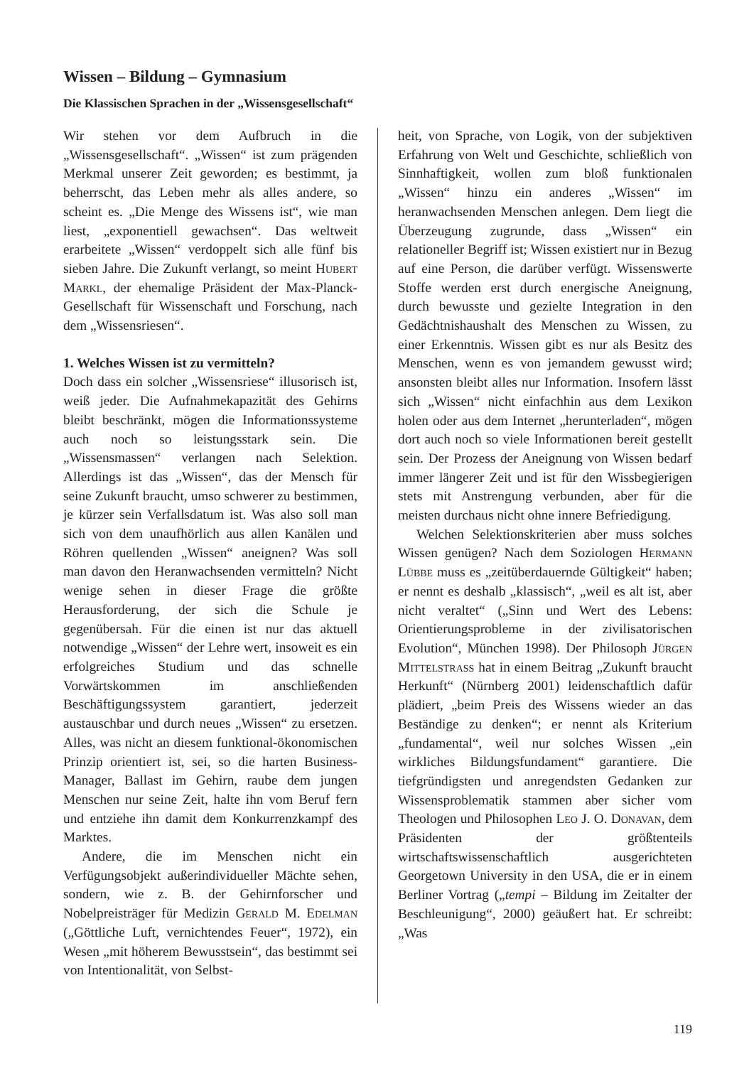Wissen – Bildung – Gymnasium
Die Klassischen Sprachen in der „Wissensgesellschaft“
Wir stehen vor dem Aufbruch in die „Wissensgesellschaft“. „Wissen“ ist zum prägenden Merkmal unserer Zeit geworden; es bestimmt, ja beherrscht, das Leben mehr als alles andere, so scheint es. „Die Menge des Wissens ist“, wie man liest, „exponentiell gewachsen“. Das weltweit erarbeitete „Wissen“ verdoppelt sich alle fünf bis sieben Jahre. Die Zukunft verlangt, so meint Hubert Markl, der ehemalige Präsident der Max-Planck-Gesellschaft für Wissenschaft und Forschung, nach dem „Wissensriesen“.
1. Welches Wissen ist zu vermitteln?
Doch dass ein solcher „Wissensriese“ illusorisch ist, weiß jeder. Die Aufnahmekapazität des Gehirns bleibt beschränkt, mögen die Informationssysteme auch noch so leistungsstark sein. Die „Wissensmassen“ verlangen nach Selektion. Allerdings ist das „Wissen“, das der Mensch für seine Zukunft braucht, umso schwerer zu bestimmen, je kürzer sein Verfallsdatum ist. Was also soll man sich von dem unaufhörlich aus allen Kanälen und Röhren quellenden „Wissen“ aneignen? Was soll man davon den Heranwachsenden vermitteln? Nicht wenige sehen in dieser Frage die größte Herausforderung, der sich die Schule je gegenübersah. Für die einen ist nur das aktuell notwendige „Wissen“ der Lehre wert, insoweit es ein erfolgreiches Studium und das schnelle Vorwärtskommen im anschließenden Beschäftigungssystem garantiert, jederzeit austauschbar und durch neues „Wissen“ zu ersetzen. Alles, was nicht an diesem funktional-ökonomischen Prinzip orientiert ist, sei, so die harten Business-Manager, Ballast im Gehirn, raube dem jungen Menschen nur seine Zeit, halte ihn vom Beruf fern und entziehe ihn damit dem Konkurrenzkampf des Marktes.
Andere, die im Menschen nicht ein Verfügungsobjekt außerindividueller Mächte sehen, sondern, wie z. B. der Gehirnforscher und Nobelpreisträger für Medizin Gerald M. Edelman („Göttliche Luft, vernichtendes Feuer“, 1972), ein Wesen „mit höherem Bewusstsein“, das bestimmt sei von Intentionalität, von Selbst-
heit, von Sprache, von Logik, von der subjektiven Erfahrung von Welt und Geschichte, schließlich von Sinnhaftigkeit, wollen zum bloß funktionalen „Wissen“ hinzu ein anderes „Wissen“ im heranwachsenden Menschen anlegen. Dem liegt die Überzeugung zugrunde, dass „Wissen“ ein relationeller Begriff ist; Wissen existiert nur in Bezug auf eine Person, die darüber verfügt. Wissenswerte Stoffe werden erst durch energische Aneignung, durch bewusste und gezielte Integration in den Gedächtnishaushalt des Menschen zu Wissen, zu einer Erkenntnis. Wissen gibt es nur als Besitz des Menschen, wenn es von jemandem gewusst wird; ansonsten bleibt alles nur Information. Insofern lässt sich „Wissen“ nicht einfachhin aus dem Lexikon holen oder aus dem Internet „herunterladen“, mögen dort auch noch so viele Informationen bereit gestellt sein. Der Prozess der Aneignung von Wissen bedarf immer längerer Zeit und ist für den Wissbegierigen stets mit Anstrengung verbunden, aber für die meisten durchaus nicht ohne innere Befriedigung.
Welchen Selektionskriterien aber muss solches Wissen genügen? Nach dem Soziologen Hermann Lübbe muss es „zeitüberdauernde Gültigkeit“ haben; er nennt es deshalb „klassisch“, „weil es alt ist, aber nicht veraltet“ („Sinn und Wert des Lebens: Orientierungsprobleme in der zivilisatorischen Evolution“, München 1998). Der Philosoph Jürgen Mittelstrass hat in einem Beitrag „Zukunft braucht Herkunft“ (Nürnberg 2001) leidenschaftlich dafür plädiert, „beim Preis des Wissens wieder an das Beständige zu denken“; er nennt als Kriterium „fundamental“, weil nur solches Wissen „ein wirkliches Bildungsfundament“ garantiere. Die tiefgründigsten und anregendsten Gedanken zur Wissensproblematik stammen aber sicher vom Theologen und Philosophen Leo J. O. Donavan, dem Präsidenten der größtenteils wirtschaftswissenschaftlich ausgerichteten Georgetown University in den USA, die er in einem Berliner Vortrag („tempi – Bildung im Zeitalter der Beschleunigung“, 2000) geäußert hat. Er schreibt: „Was
119